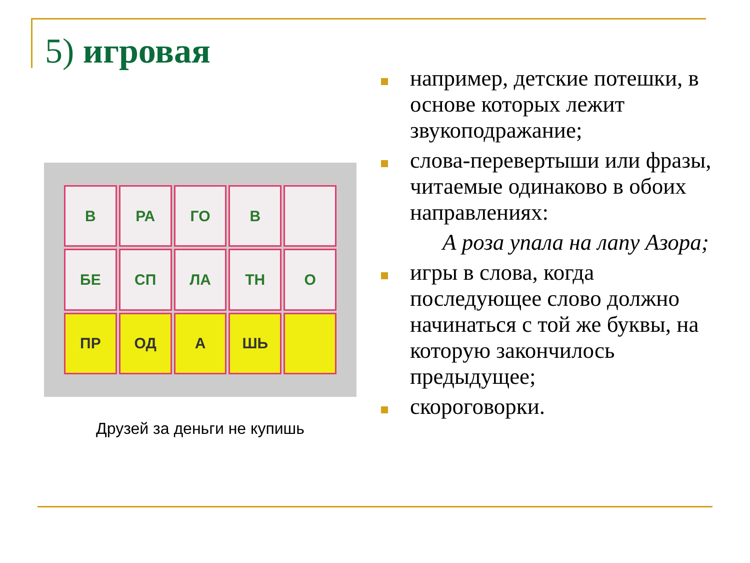5) игровая
В
РА
ГО
В
БЕ
СП
ЛА
ТН
О
ПР
ОД
А
ШЬ
Друзей за деньги не купишь
например, детские потешки, в основе которых лежит звукоподражание;
слова-перевертыши или фразы, читаемые одинаково в обоих направлениях:
А роза упала на лапу Азора;
игры в слова, когда последующее слово должно начинаться с той же буквы, на которую закончилось предыдущее;
скороговорки.